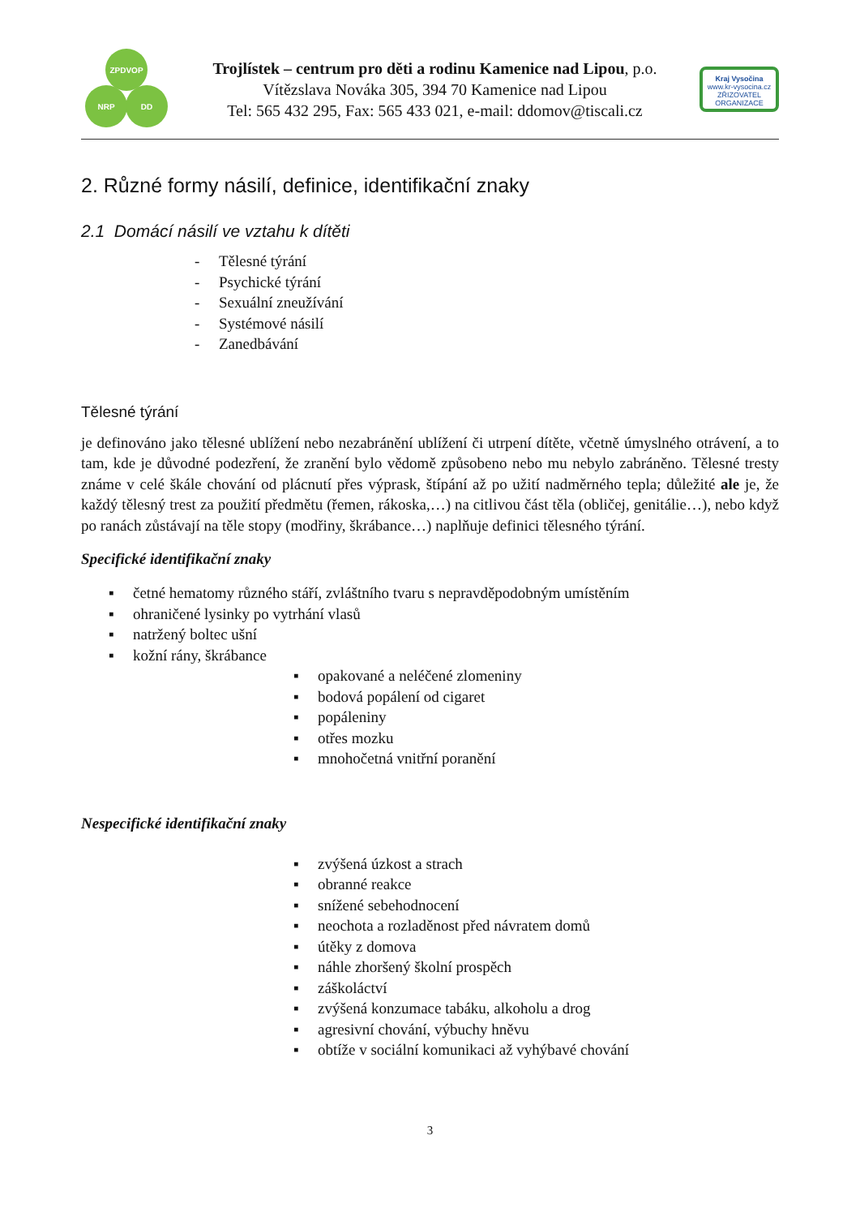ZPDVOP
NRP DD
Trojlístek – centrum pro děti a rodinu Kamenice nad Lipou, p.o.
Vítězslava Nováka 305, 394 70 Kamenice nad Lipou
Tel: 565 432 295, Fax: 565 433 021, e-mail: ddomov@tiscali.cz
Kraj Vysočina
www.kr-vysocina.cz
ZŘIZOVATEL ORGANIZACE
2. Různé formy násilí, definice, identifikační znaky
2.1 Domácí násilí ve vztahu k dítěti
- Tělesné týrání
- Psychické týrání
- Sexuální zneužívání
- Systémové násilí
- Zanedbávání
Tělesné týrání
je definováno jako tělesné ublížení nebo nezabránění ublížení či utrpení dítěte, včetně úmyslného otrávení, a to tam, kde je důvodné podezření, že zranění bylo vědomě způsobeno nebo mu nebylo zabráněno. Tělesné tresty známe v celé škále chování od plácnutí přes výprask, štípání až po užití nadměrného tepla; důležité ale je, že každý tělesný trest za použití předmětu (řemen, rákoska,…) na citlivou část těla (obličej, genitálie…), nebo když po ranách zůstávají na těle stopy (modřiny, škrábance…) naplňuje definici tělesného týrání.
Specifické identifikační znaky
▪ četné hematomy různého stáří, zvláštního tvaru s nepravděpodobným umístěním
▪ ohraničené lysinky po vytrhání vlasů
▪ natržený boltec ušní
▪ kožní rány, škrábance
▪ opakované a neléčené zlomeniny
▪ bodová popálení od cigaret
▪ popáleniny
▪ otřes mozku
▪ mnohočetná vnitřní poranění
Nespecifické identifikační znaky
▪ zvýšená úzkost a strach
▪ obranné reakce
▪ snížené sebehodnocení
▪ neochota a rozladěnost před návratem domů
▪ útěky z domova
▪ náhle zhoršený školní prospěch
▪ záškoláctví
▪ zvýšená konzumace tabáku, alkoholu a drog
▪ agresivní chování, výbuchy hněvu
▪ obtíže v sociální komunikaci až vyhýbavé chování
3